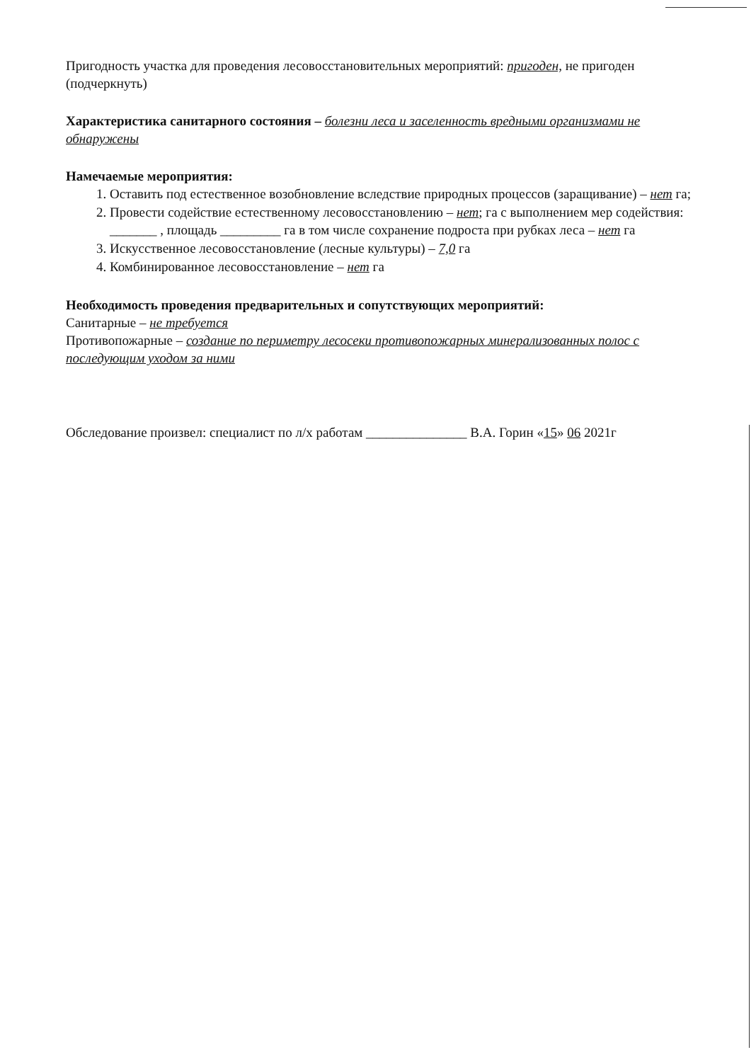Пригодность участка для проведения лесовосстановительных мероприятий: пригоден, не пригоден (подчеркнуть)
Характеристика санитарного состояния – болезни леса и заселенность вредными организмами не обнаружены
Намечаемые мероприятия:
1. Оставить под естественное возобновление вследствие природных процессов (заращивание) – нет га;
2. Провести содействие естественному лесовосстановлению – нет; га с выполнением мер содействия: _______ , площадь _________ га в том числе сохранение подроста при рубках леса – нет га
3. Искусственное лесовосстановление (лесные культуры) – 7,0 га
4. Комбинированное лесовосстановление – нет га
Необходимость проведения предварительных и сопутствующих мероприятий:
Санитарные – не требуется
Противопожарные – создание по периметру лесосеки противопожарных минерализованных полос с последующим уходом за ними
Обследование произвел: специалист по л/х работам _______________ В.А. Горин «15» 06 2021г